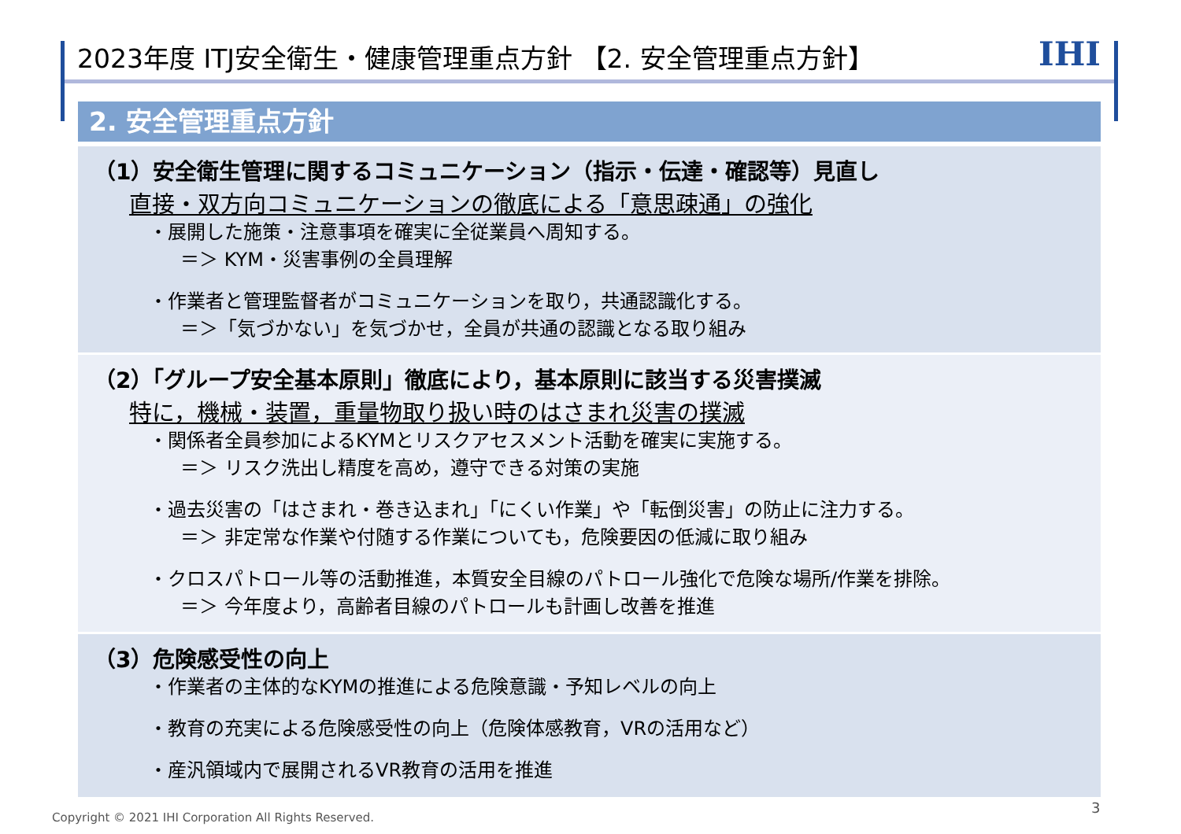2023年度 ITJ安全衛生・健康管理重点方針 【2. 安全管理重点方針】 IHI
2. 安全管理重点方針
（1）安全衛生管理に関するコミュニケーション（指示・伝達・確認等）見直し
直接・双方向コミュニケーションの徹底による「意思疎通」の強化
・展開した施策・注意事項を確実に全従業員へ周知する。
＝＞ KYM・災害事例の全員理解
・作業者と管理監督者がコミュニケーションを取り，共通認識化する。
＝＞「気づかない」を気づかせ，全員が共通の認識となる取り組み
（2）「グループ安全基本原則」徹底により，基本原則に該当する災害撲滅
特に，機械・装置，重量物取り扱い時のはさまれ災害の撲滅
・関係者全員参加によるKYMとリスクアセスメント活動を確実に実施する。
＝＞ リスク洗出し精度を高め，遵守できる対策の実施
・過去災害の「はさまれ・巻き込まれ」「にくい作業」や「転倒災害」の防止に注力する。
＝＞ 非定常な作業や付随する作業についても，危険要因の低減に取り組み
・クロスパトロール等の活動推進，本質安全目線のパトロール強化で危険な場所/作業を排除。
＝＞ 今年度より，高齢者目線のパトロールも計画し改善を推進
（3）危険感受性の向上
・作業者の主体的なKYMの推進による危険意識・予知レベルの向上
・教育の充実による危険感受性の向上（危険体感教育，VRの活用など）
・産汎領域内で展開されるVR教育の活用を推進
Copyright © 2021 IHI Corporation All Rights Reserved.
3